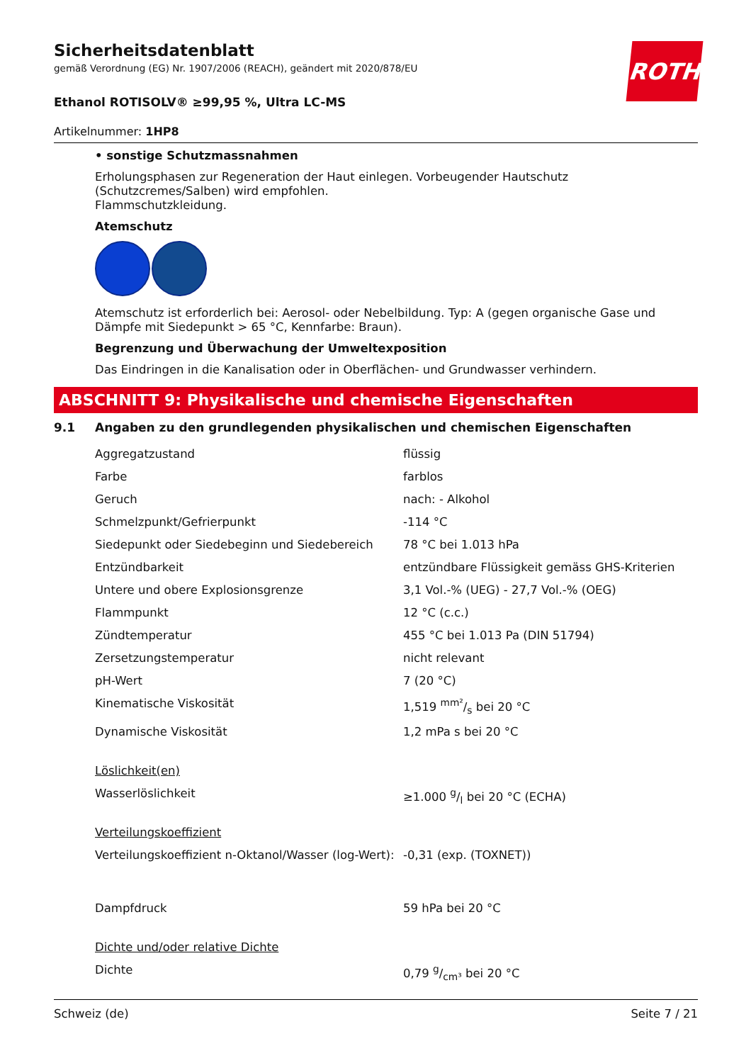ROTH
Sicherheitsdatenblatt
gemäß Verordnung (EG) Nr. 1907/2006 (REACH), geändert mit 2020/878/EU
Ethanol ROTISOLV® ≥99,95 %, Ultra LC-MS
Artikelnummer: 1HP8
• sonstige Schutzmassnahmen
Erholungsphasen zur Regeneration der Haut einlegen. Vorbeugender Hautschutz (Schutzcremes/Salben) wird empfohlen.
Flammschutzkleidung.
Atemschutz
Atemschutz ist erforderlich bei: Aerosol- oder Nebelbildung. Typ: A (gegen organische Gase und Dämpfe mit Siedepunkt > 65 °C, Kennfarbe: Braun).
Begrenzung und Überwachung der Umweltexposition
Das Eindringen in die Kanalisation oder in Oberflächen- und Grundwasser verhindern.
ABSCHNITT 9: Physikalische und chemische Eigenschaften
9.1 Angaben zu den grundlegenden physikalischen und chemischen Eigenschaften
| Aggregatzustand | flüssig |
| Farbe | farblos |
| Geruch | nach: - Alkohol |
| Schmelzpunkt/Gefrierpunkt | -114 °C |
| Siedepunkt oder Siedebeginn und Siedebereich | 78 °C bei 1.013 hPa |
| Entzündbarkeit | entzündbare Flüssigkeit gemäss GHS-Kriterien |
| Untere und obere Explosionsgrenze | 3,1 Vol.-% (UEG) - 27,7 Vol.-% (OEG) |
| Flammpunkt | 12 °C (c.c.) |
| Zündtemperatur | 455 °C bei 1.013 Pa (DIN 51794) |
| Zersetzungstemperatur | nicht relevant |
| pH-Wert | 7 (20 °C) |
| Kinematische Viskosität | 1,519 mm²/s bei 20 °C |
| Dynamische Viskosität | 1,2 mPa s bei 20 °C |
| Löslichkeit(en) | |
| Wasserlöslichkeit | ≥1.000 g/l bei 20 °C (ECHA) |
| Verteilungskoeffizient | |
| Verteilungskoeffizient n-Oktanol/Wasser (log-Wert): | -0,31 (exp. (TOXNET)) |
| Dampfdruck | 59 hPa bei 20 °C |
| Dichte und/oder relative Dichte | |
| Dichte | 0,79 g/cm³ bei 20 °C |
Schweiz (de) Seite 7 / 21